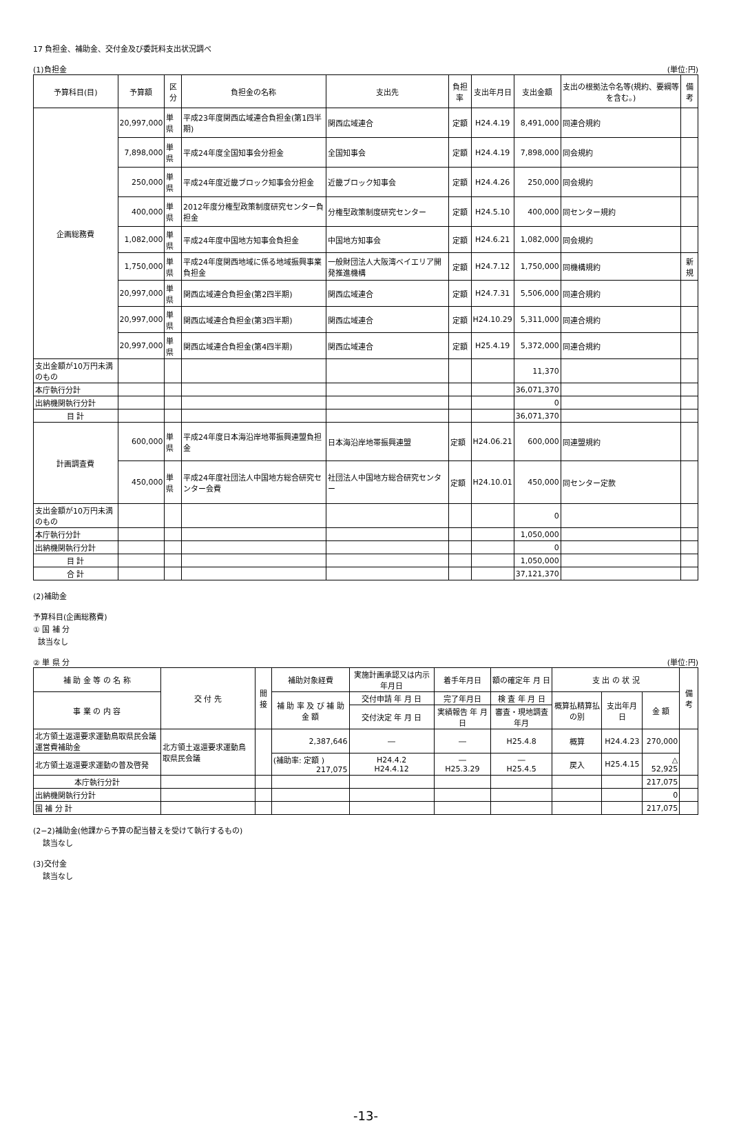17 負担金、補助金、交付金及び委託料支出状況調べ
(1)負担金 (単位:円)
| 予算科目(目) | 予算額 | 区分 | 負担金の名称 | 支出先 | 負担率 | 支出年月日 | 支出金額 | 支出の根拠法令名等(規約、要綱等を含む。) | 備考 |
| --- | --- | --- | --- | --- | --- | --- | --- | --- | --- |
| 企画総務費 | 20,997,000 | 単県 | 平成23年度関西広域連合負担金(第1四半期) | 関西広域連合 | 定額 | H24.4.19 | 8,491,000 | 同連合規約 | |
| | 7,898,000 | 単県 | 平成24年度全国知事会分担金 | 全国知事会 | 定額 | H24.4.19 | 7,898,000 | 同会規約 | |
| | 250,000 | 単県 | 平成24年度近畿ブロック知事会分担金 | 近畿ブロック知事会 | 定額 | H24.4.26 | 250,000 | 同会規約 | |
| | 400,000 | 単県 | 2012年度分権型政策制度研究センター負担金 | 分権型政策制度研究センター | 定額 | H24.5.10 | 400,000 | 同センター規約 | |
| | 1,082,000 | 単県 | 平成24年度中国地方知事会負担金 | 中国地方知事会 | 定額 | H24.6.21 | 1,082,000 | 同会規約 | |
| | 1,750,000 | 単県 | 平成24年度関西地域に係る地域振興事業負担金 | 一般財団法人大阪湾ベイエリア開発推進機構 | 定額 | H24.7.12 | 1,750,000 | 同機構規約 | 新規 |
| | 20,997,000 | 単県 | 関西広域連合負担金(第2四半期) | 関西広域連合 | 定額 | H24.7.31 | 5,506,000 | 同連合規約 | |
| | 20,997,000 | 単県 | 関西広域連合負担金(第3四半期) | 関西広域連合 | 定額 | H24.10.29 | 5,311,000 | 同連合規約 | |
| | 20,997,000 | 単県 | 関西広域連合負担金(第4四半期) | 関西広域連合 | 定額 | H25.4.19 | 5,372,000 | 同連合規約 | |
| 支出金額が10万円未満のもの | | | | | | | 11,370 | | |
| 本庁執行分計 | | | | | | | 36,071,370 | | |
| 出納機関執行分計 | | | | | | | 0 | | |
| 目 計 | | | | | | | 36,071,370 | | |
| 計画調査費 | 600,000 | 単県 | 平成24年度日本海沿岸地帯振興連盟負担金 | 日本海沿岸地帯振興連盟 | 定額 | H24.06.21 | 600,000 | 同連盟規約 | |
| | 450,000 | 単県 | 平成24年度社団法人中国地方総合研究センター会費 | 社団法人中国地方総合研究センター | 定額 | H24.10.01 | 450,000 | 同センター定款 | |
| 支出金額が10万円未満のもの | | | | | | | 0 | | |
| 本庁執行分計 | | | | | | | 1,050,000 | | |
| 出納機関執行分計 | | | | | | | 0 | | |
| 目 計 | | | | | | | 1,050,000 | | |
| 合 計 | | | | | | | 37,121,370 | | |
(2)補助金
予算科目(企画総務費)
① 国 補 分
該当なし
② 単 県 分 (単位:円)
| 補 助 金 等 の 名 称 | 交 付 先 | 間接 | 補助対象経費 | 実施計画承認又は内示年月日 | 着手年月日 | 額の確定年 月 日 | 支 出 の 状 況 | | | 備 考 |
| --- | --- | --- | --- | --- | --- | --- | --- | --- | --- | --- |
| 事 業 の 内 容 | | | 補 助 率 及 び 補 助 金 額 | 交付申請 年 月 日 | 完了年月日 | 検 査 年 月 日 | 概算払精算払の別 | 支出年月日 | 金 額 | |
| | | | | 交付決定 年 月 日 | 実績報告 年 月 日 | 審査・現地調査年月 | | | | |
| 北方領土返還要求運動鳥取県民会議運営費補助金 | 北方領土返還要求運動鳥取県民会議 | | 2,387,646 | ― | ― | H25.4.8 | 概算 | H24.4.23 | 270,000 | |
| 北方領土返還要求運動の普及啓発 | | | (補助率: 定額 ) 217,075 | H24.4.2 H24.4.12 | ― H25.3.29 | ― H25.4.5 | 戻入 | H25.4.15 | △ 52,925 | |
| 本庁執行分計 | | | | | | | | | 217,075 | |
| 出納機関執行分計 | | | | | | | | | 0 | |
| 国 補 分 計 | | | | | | | | | 217,075 | |
(2−2)補助金(他課から予算の配当替えを受けて執行するもの)
該当なし
(3)交付金
該当なし
-13-